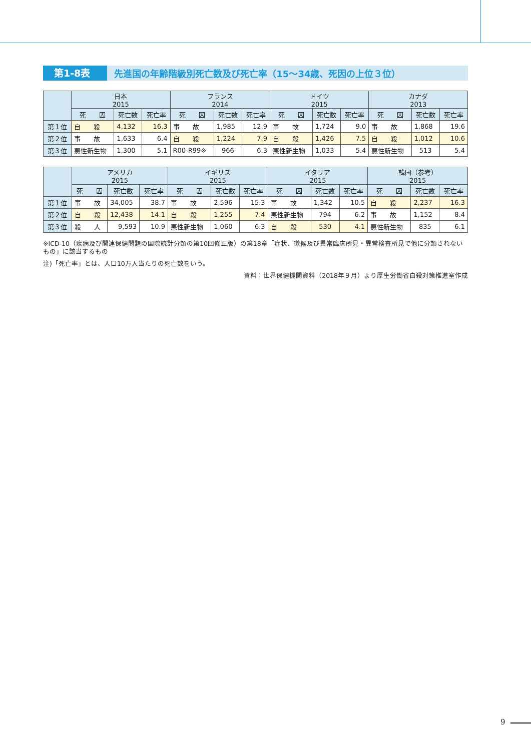第1-8表 先進国の年齢階級別死亡数及び死亡率（15～34歳、死因の上位３位）
| | 日本 2015 | | | フランス 2014 | | | ドイツ 2015 | | | カナダ 2013 | | |
| --- | --- | --- | --- | --- | --- | --- | --- | --- | --- | --- | --- | --- |
| | 死 因 | 死亡数 | 死亡率 | 死 因 | 死亡数 | 死亡率 | 死 因 | 死亡数 | 死亡率 | 死 因 | 死亡数 | 死亡率 |
| 第１位 | 自 殺 | 4,132 | 16.3 | 事 故 | 1,985 | 12.9 | 事 故 | 1,724 | 9.0 | 事 故 | 1,868 | 19.6 |
| 第２位 | 事 故 | 1,633 | 6.4 | 自 殺 | 1,224 | 7.9 | 自 殺 | 1,426 | 7.5 | 自 殺 | 1,012 | 10.6 |
| 第３位 | 悪性新生物 | 1,300 | 5.1 | R00-R99※ | 966 | 6.3 | 悪性新生物 | 1,033 | 5.4 | 悪性新生物 | 513 | 5.4 |
| | アメリカ 2015 | | | イギリス 2015 | | | イタリア 2015 | | | 韓国（参考） 2015 | | |
| --- | --- | --- | --- | --- | --- | --- | --- | --- | --- | --- | --- | --- |
| | 死 因 | 死亡数 | 死亡率 | 死 因 | 死亡数 | 死亡率 | 死 因 | 死亡数 | 死亡率 | 死 因 | 死亡数 | 死亡率 |
| 第１位 | 事 故 | 34,005 | 38.7 | 事 故 | 2,596 | 15.3 | 事 故 | 1,342 | 10.5 | 自 殺 | 2,237 | 16.3 |
| 第２位 | 自 殺 | 12,438 | 14.1 | 自 殺 | 1,255 | 7.4 | 悪性新生物 | 794 | 6.2 | 事 故 | 1,152 | 8.4 |
| 第３位 | 殺 人 | 9,593 | 10.9 | 悪性新生物 | 1,060 | 6.3 | 自 殺 | 530 | 4.1 | 悪性新生物 | 835 | 6.1 |
※ICD-10（疾病及び関連保健問題の国際統計分類の第10回修正版）の第18章「症状、徴候及び異常臨床所見・異常検査所見で他に分類されないもの」に該当するもの
注)「死亡率」とは、人口10万人当たりの死亡数をいう。
資料：世界保健機関資料（2018年９月）より厚生労働省自殺対策推進室作成
9